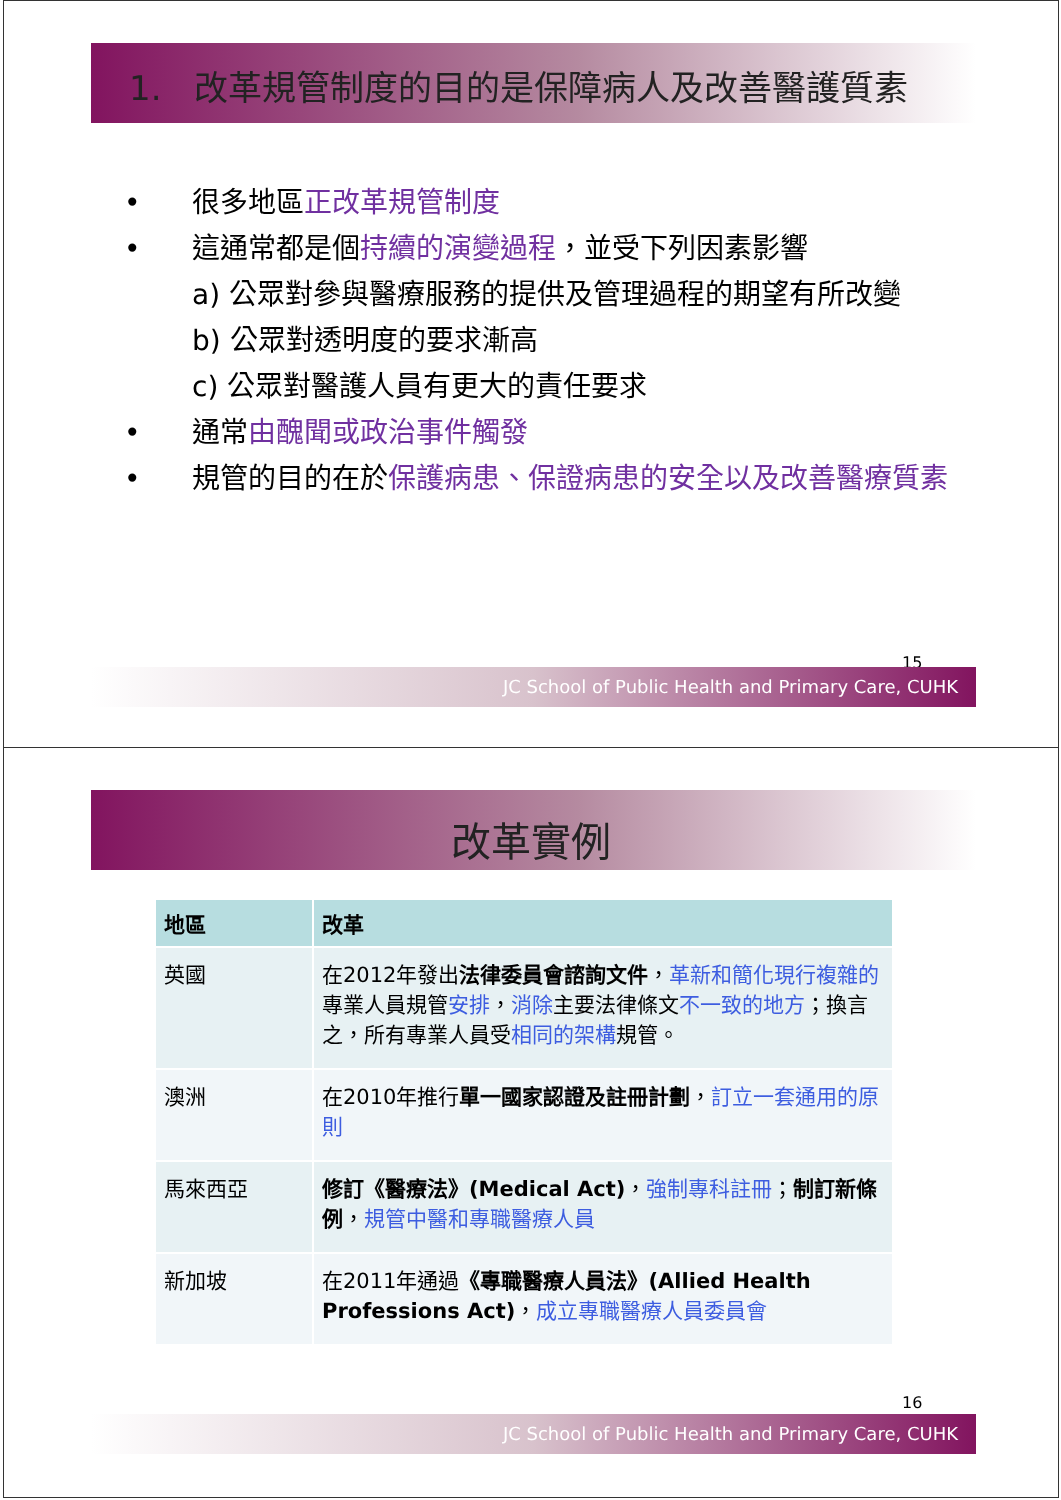1. 改革規管制度的目的是保障病人及改善醫護質素
• 很多地區正改革規管制度
• 這通常都是個持續的演變過程，並受下列因素影響
a) 公眾對參與醫療服務的提供及管理過程的期望有所改變
b) 公眾對透明度的要求漸高
c) 公眾對醫護人員有更大的責任要求
• 通常由醜聞或政治事件觸發
• 規管的目的在於保護病患、保證病患的安全以及改善醫療質素
15
JC School of Public Health and Primary Care, CUHK
改革實例
| 地區 | 改革 |
| --- | --- |
| 英國 | 在2012年發出 法律委員會諮詢文件 ， 革新和簡化現行複雜的 專業人員規管 安排 ， 消除 主要法律條文 不一致的地方 ；換言之，所有專業人員受 相同的架構 規管。 |
| 澳洲 | 在2010年推行 單一國家認證及註冊計劃 ， 訂立一套通用的原則 |
| 馬來西亞 | 修訂《醫療法》(Medical Act) ， 強制專科註冊 ； 制訂新條例 ， 規管中醫和專職醫療人員 |
| 新加坡 | 在2011年通過 《專職醫療人員法》(Allied Health Professions Act) ， 成立專職醫療人員委員會 |
16
JC School of Public Health and Primary Care, CUHK